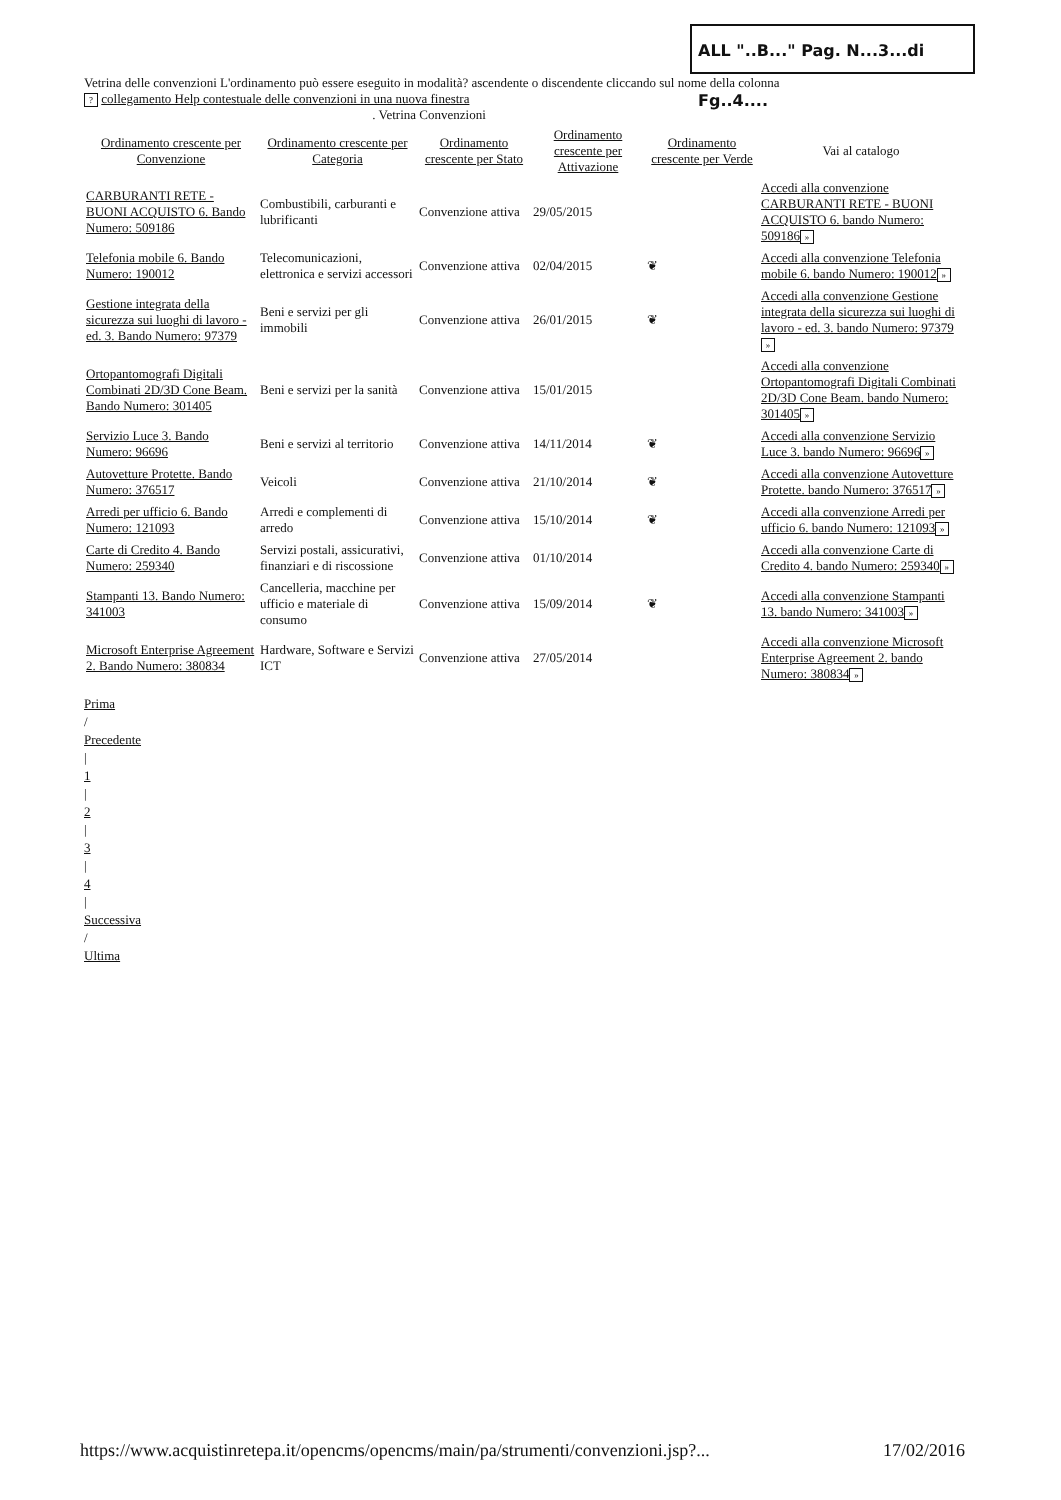ALL "..B..." Pag. N...3...di Fg..4....
Vetrina delle convenzioni L'ordinamento può essere eseguito in modalità? ascendente o discendente cliccando sul nome della colonna
? collegamento Help contestuale delle convenzioni in una nuova finestra
. Vetrina Convenzioni
| Ordinamento crescente per Convenzione | Ordinamento crescente per Categoria | Ordinamento crescente per Stato | Ordinamento crescente per Attivazione | Ordinamento crescente per Verde | Vai al catalogo |
| --- | --- | --- | --- | --- | --- |
| CARBURANTI RETE - BUONI ACQUISTO 6. Bando Numero: 509186 | Combustibili, carburanti e lubrificanti | Convenzione attiva | 29/05/2015 | | Accedi alla convenzione CARBURANTI RETE - BUONI ACQUISTO 6. bando Numero: 509186 » |
| Telefonia mobile 6. Bando Numero: 190012 | Telecomunicazioni, elettronica e servizi accessori | Convenzione attiva | 02/04/2015 | ❦ | Accedi alla convenzione Telefonia mobile 6. bando Numero: 190012 » |
| Gestione integrata della sicurezza sui luoghi di lavoro - ed. 3. Bando Numero: 97379 | Beni e servizi per gli immobili | Convenzione attiva | 26/01/2015 | ❦ | Accedi alla convenzione Gestione integrata della sicurezza sui luoghi di lavoro - ed. 3. bando Numero: 97379 » |
| Ortopantomografi Digitali Combinati 2D/3D Cone Beam. Bando Numero: 301405 | Beni e servizi per la sanità | Convenzione attiva | 15/01/2015 | | Accedi alla convenzione Ortopantomografi Digitali Combinati 2D/3D Cone Beam. bando Numero: 301405 » |
| Servizio Luce 3. Bando Numero: 96696 | Beni e servizi al territorio | Convenzione attiva | 14/11/2014 | ❦ | Accedi alla convenzione Servizio Luce 3. bando Numero: 96696 » |
| Autovetture Protette. Bando Numero: 376517 | Veicoli | Convenzione attiva | 21/10/2014 | ❦ | Accedi alla convenzione Autovetture Protette. bando Numero: 376517 » |
| Arredi per ufficio 6. Bando Numero: 121093 | Arredi e complementi di arredo | Convenzione attiva | 15/10/2014 | ❦ | Accedi alla convenzione Arredi per ufficio 6. bando Numero: 121093 » |
| Carte di Credito 4. Bando Numero: 259340 | Servizi postali, assicurativi, finanziari e di riscossione | Convenzione attiva | 01/10/2014 | | Accedi alla convenzione Carte di Credito 4. bando Numero: 259340 » |
| Stampanti 13. Bando Numero: 341003 | Cancelleria, macchine per ufficio e materiale di consumo | Convenzione attiva | 15/09/2014 | ❦ | Accedi alla convenzione Stampanti 13. bando Numero: 341003 » |
| Microsoft Enterprise Agreement 2. Bando Numero: 380834 | Hardware, Software e Servizi ICT | Convenzione attiva | 27/05/2014 | | Accedi alla convenzione Microsoft Enterprise Agreement 2. bando Numero: 380834 » |
Prima
/
Precedente
|
1
|
2
|
3
|
4
|
Successiva
/
Ultima
https://www.acquistinretepa.it/opencms/opencms/main/pa/strumenti/convenzioni.jsp?... 17/02/2016